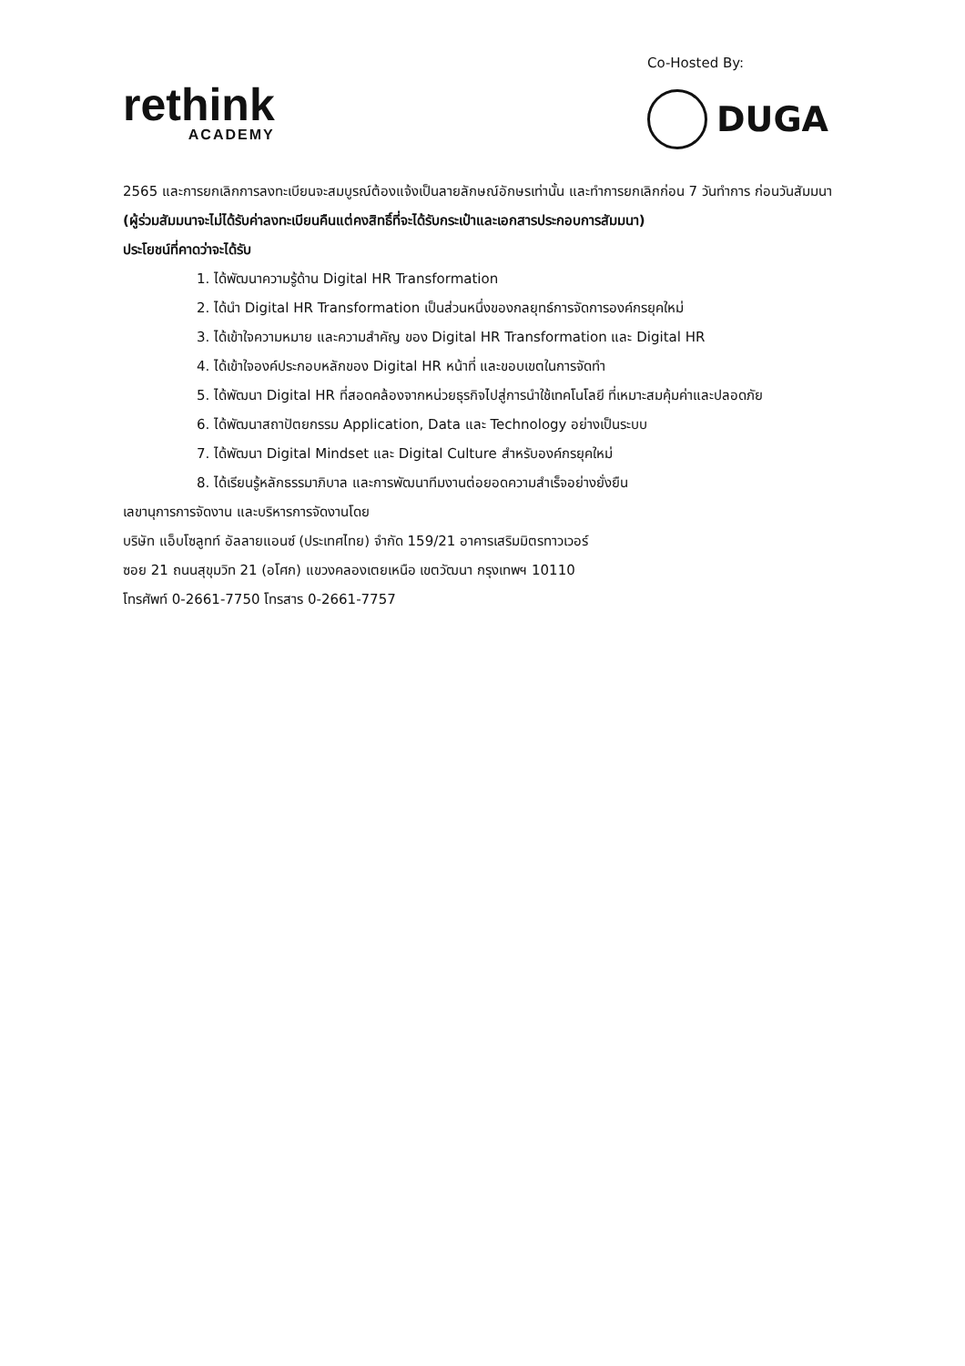rethink
ACADEMY
Co-Hosted By:
DUGA
2565 และการยกเลิกการลงทะเบียนจะสมบูรณ์ต้องแจ้งเป็นลายลักษณ์อักษรเท่านั้น และทำการยกเลิกก่อน 7 วันทำการ ก่อนวันสัมมนา (ผู้ร่วมสัมมนาจะไม่ได้รับค่าลงทะเบียนคืนแต่คงสิทธิ์ที่จะได้รับกระเป๋าและเอกสารประกอบการสัมมนา)
ประโยชน์ที่คาดว่าจะได้รับ
1. ได้พัฒนาความรู้ด้าน Digital HR Transformation
2. ได้นำ Digital HR Transformation เป็นส่วนหนึ่งของกลยุทธ์การจัดการองค์กรยุคใหม่
3. ได้เข้าใจความหมาย และความสำคัญ ของ Digital HR Transformation และ Digital HR
4. ได้เข้าใจองค์ประกอบหลักของ Digital HR หน้าที่ และขอบเขตในการจัดทำ
5. ได้พัฒนา Digital HR ที่สอดคล้องจากหน่วยธุรกิจไปสู่การนำใช้เทคโนโลยี ที่เหมาะสมคุ้มค่าและปลอดภัย
6. ได้พัฒนาสถาปัตยกรรม Application, Data และ Technology อย่างเป็นระบบ
7. ได้พัฒนา Digital Mindset และ Digital Culture สำหรับองค์กรยุคใหม่
8. ได้เรียนรู้หลักธรรมาภิบาล และการพัฒนาทีมงานต่อยอดความสำเร็จอย่างยั่งยืน
เลขานุการการจัดงาน และบริหารการจัดงานโดย
บริษัท แอ็บโซลูทท์ อัลลายแอนซ์ (ประเทศไทย) จำกัด 159/21 อาคารเสริมมิตรทาวเวอร์
ซอย 21 ถนนสุขุมวิท 21 (อโศก) แขวงคลองเตยเหนือ เขตวัฒนา กรุงเทพฯ 10110
โทรศัพท์ 0-2661-7750 โทรสาร 0-2661-7757